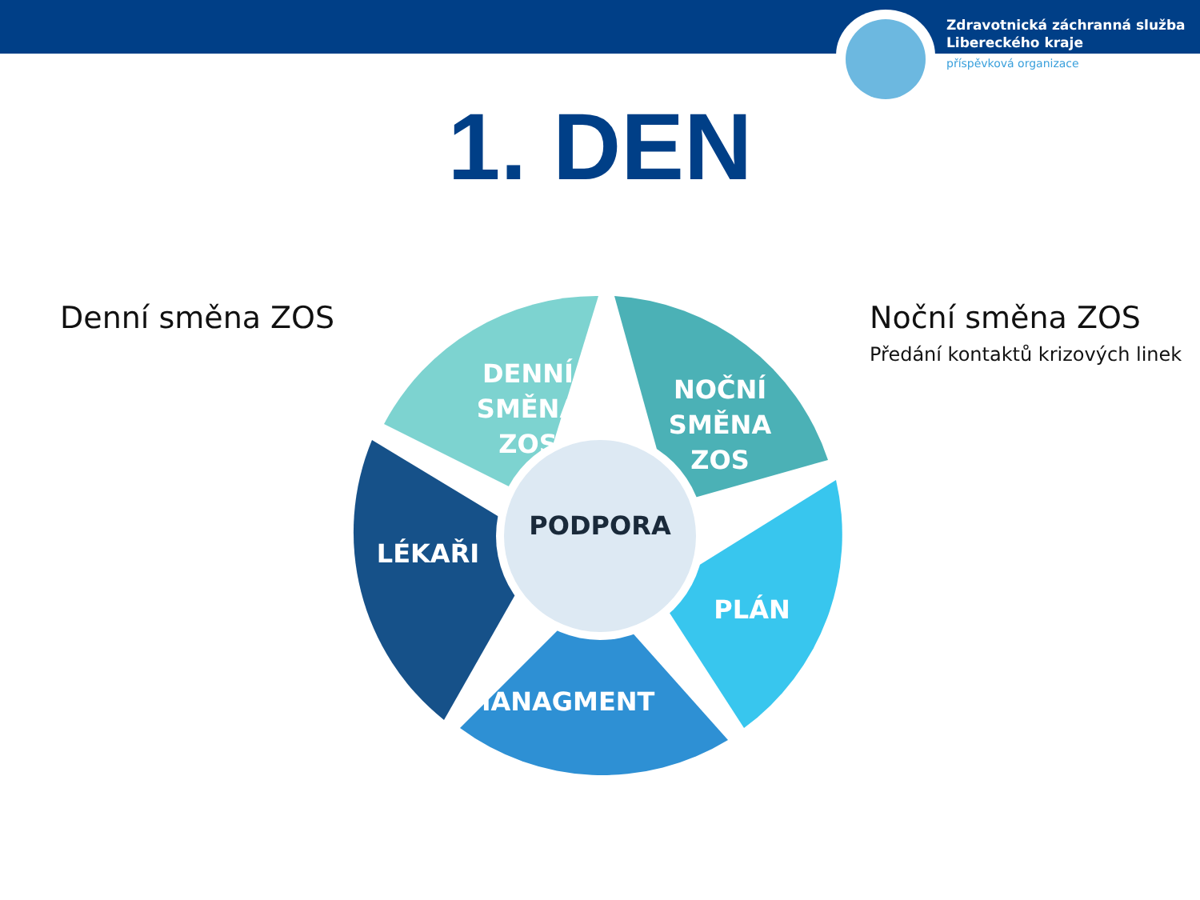Zdravotnická záchranná služba
Libereckého kraje
příspěvková organizace
1. DEN
Denní směna ZOS
Noční směna ZOS
Předání kontaktů krizových linek
DENNÍ SMĚNA
ZOS
NOČNÍ
SMĚNA ZOS
LÉKAŘI
PLÁN
MANAGMENT
PODPORA